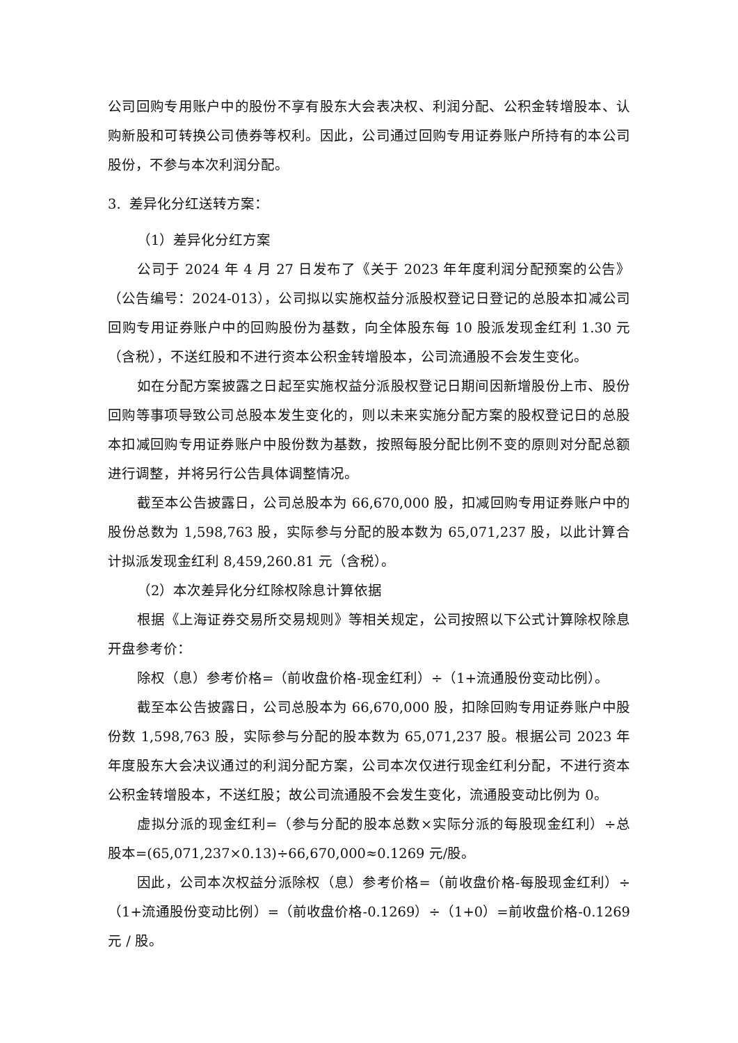公司回购专用账户中的股份不享有股东大会表决权、利润分配、公积金转增股本、认购新股和可转换公司债券等权利。因此，公司通过回购专用证券账户所持有的本公司股份，不参与本次利润分配。
3. 差异化分红送转方案：
（1）差异化分红方案
公司于 2024 年 4 月 27 日发布了《关于 2023 年年度利润分配预案的公告》（公告编号：2024-013），公司拟以实施权益分派股权登记日登记的总股本扣减公司回购专用证券账户中的回购股份为基数，向全体股东每 10 股派发现金红利 1.30 元（含税），不送红股和不进行资本公积金转增股本，公司流通股不会发生变化。
如在分配方案披露之日起至实施权益分派股权登记日期间因新增股份上市、股份回购等事项导致公司总股本发生变化的，则以未来实施分配方案的股权登记日的总股本扣减回购专用证券账户中股份数为基数，按照每股分配比例不变的原则对分配总额进行调整，并将另行公告具体调整情况。
截至本公告披露日，公司总股本为 66,670,000 股，扣减回购专用证券账户中的股份总数为 1,598,763 股，实际参与分配的股本数为 65,071,237 股，以此计算合计拟派发现金红利 8,459,260.81 元（含税）。
（2）本次差异化分红除权除息计算依据
根据《上海证券交易所交易规则》等相关规定，公司按照以下公式计算除权除息开盘参考价：
除权（息）参考价格=（前收盘价格-现金红利）÷（1+流通股份变动比例）。
截至本公告披露日，公司总股本为 66,670,000 股，扣除回购专用证券账户中股份数 1,598,763 股，实际参与分配的股本数为 65,071,237 股。根据公司 2023 年年度股东大会决议通过的利润分配方案，公司本次仅进行现金红利分配，不进行资本公积金转增股本，不送红股；故公司流通股不会发生变化，流通股变动比例为 0。
虚拟分派的现金红利=（参与分配的股本总数×实际分派的每股现金红利）÷总股本=(65,071,237×0.13)÷66,670,000≈0.1269 元/股。
因此，公司本次权益分派除权（息）参考价格=（前收盘价格-每股现金红利）÷（1+流通股份变动比例）=（前收盘价格-0.1269）÷（1+0）=前收盘价格-0.1269 元 / 股。